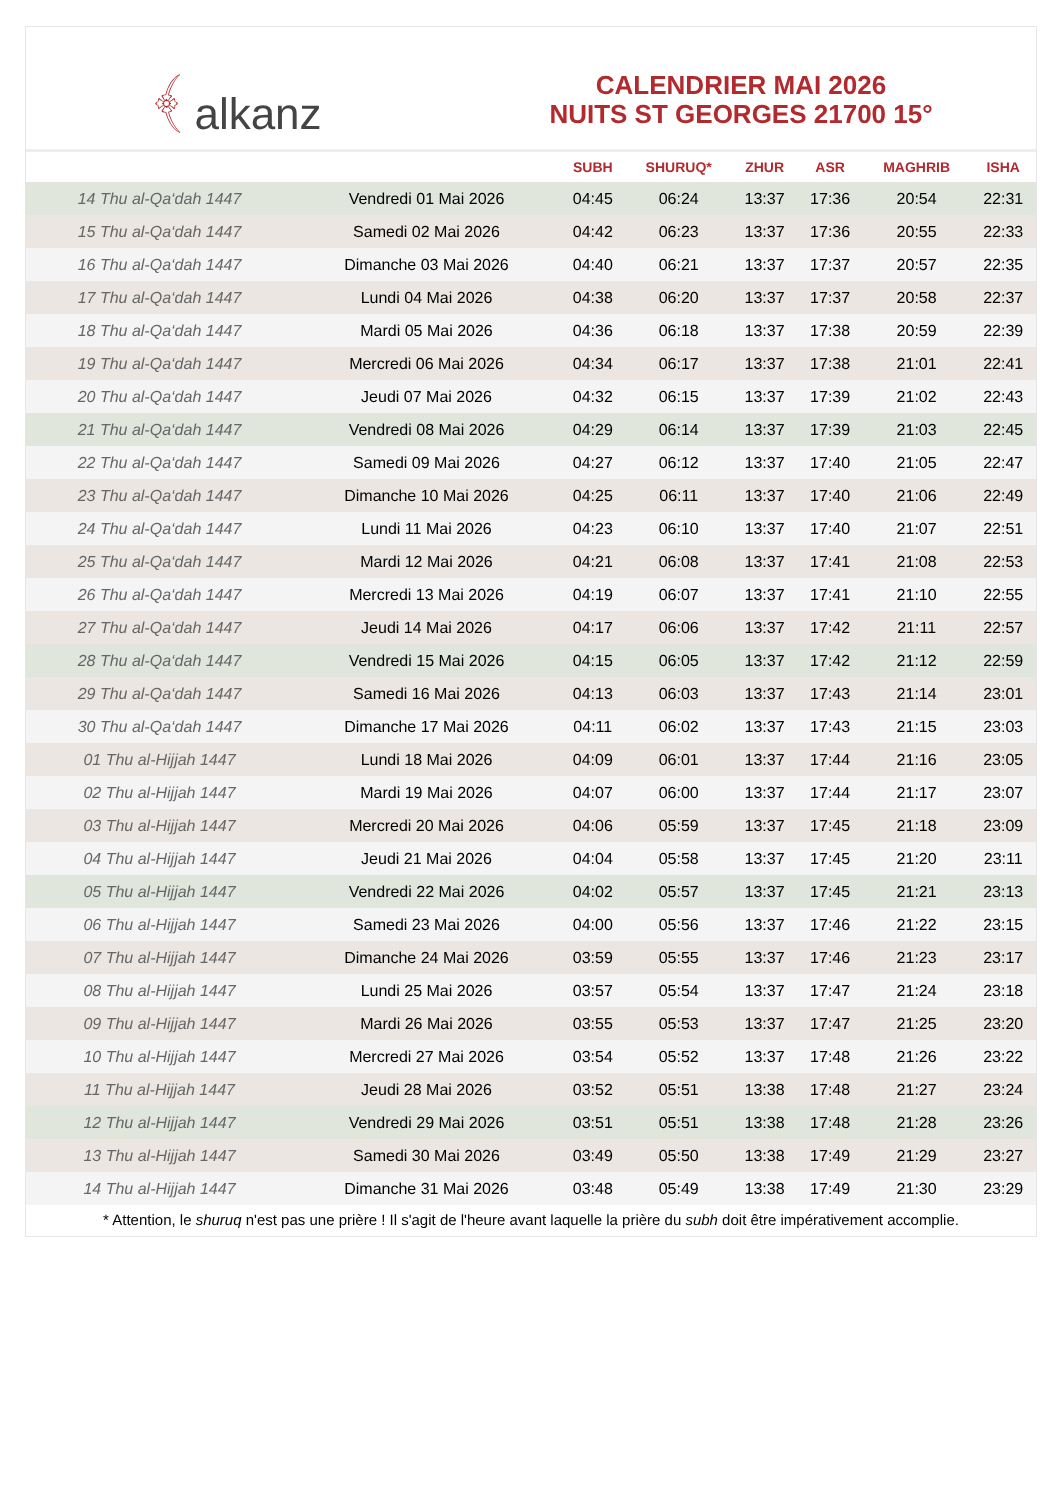﴾ alkanz
CALENDRIER MAI 2026
NUITS ST GEORGES 21700 15°
| | | SUBH | SHURUQ* | ZHUR | ASR | MAGHRIB | ISHA |
| --- | --- | --- | --- | --- | --- | --- | --- |
| 14 Thu al-Qa‘dah 1447 | Vendredi 01 Mai 2026 | 04:45 | 06:24 | 13:37 | 17:36 | 20:54 | 22:31 |
| 15 Thu al-Qa‘dah 1447 | Samedi 02 Mai 2026 | 04:42 | 06:23 | 13:37 | 17:36 | 20:55 | 22:33 |
| 16 Thu al-Qa‘dah 1447 | Dimanche 03 Mai 2026 | 04:40 | 06:21 | 13:37 | 17:37 | 20:57 | 22:35 |
| 17 Thu al-Qa‘dah 1447 | Lundi 04 Mai 2026 | 04:38 | 06:20 | 13:37 | 17:37 | 20:58 | 22:37 |
| 18 Thu al-Qa‘dah 1447 | Mardi 05 Mai 2026 | 04:36 | 06:18 | 13:37 | 17:38 | 20:59 | 22:39 |
| 19 Thu al-Qa‘dah 1447 | Mercredi 06 Mai 2026 | 04:34 | 06:17 | 13:37 | 17:38 | 21:01 | 22:41 |
| 20 Thu al-Qa‘dah 1447 | Jeudi 07 Mai 2026 | 04:32 | 06:15 | 13:37 | 17:39 | 21:02 | 22:43 |
| 21 Thu al-Qa‘dah 1447 | Vendredi 08 Mai 2026 | 04:29 | 06:14 | 13:37 | 17:39 | 21:03 | 22:45 |
| 22 Thu al-Qa‘dah 1447 | Samedi 09 Mai 2026 | 04:27 | 06:12 | 13:37 | 17:40 | 21:05 | 22:47 |
| 23 Thu al-Qa‘dah 1447 | Dimanche 10 Mai 2026 | 04:25 | 06:11 | 13:37 | 17:40 | 21:06 | 22:49 |
| 24 Thu al-Qa‘dah 1447 | Lundi 11 Mai 2026 | 04:23 | 06:10 | 13:37 | 17:40 | 21:07 | 22:51 |
| 25 Thu al-Qa‘dah 1447 | Mardi 12 Mai 2026 | 04:21 | 06:08 | 13:37 | 17:41 | 21:08 | 22:53 |
| 26 Thu al-Qa‘dah 1447 | Mercredi 13 Mai 2026 | 04:19 | 06:07 | 13:37 | 17:41 | 21:10 | 22:55 |
| 27 Thu al-Qa‘dah 1447 | Jeudi 14 Mai 2026 | 04:17 | 06:06 | 13:37 | 17:42 | 21:11 | 22:57 |
| 28 Thu al-Qa‘dah 1447 | Vendredi 15 Mai 2026 | 04:15 | 06:05 | 13:37 | 17:42 | 21:12 | 22:59 |
| 29 Thu al-Qa‘dah 1447 | Samedi 16 Mai 2026 | 04:13 | 06:03 | 13:37 | 17:43 | 21:14 | 23:01 |
| 30 Thu al-Qa‘dah 1447 | Dimanche 17 Mai 2026 | 04:11 | 06:02 | 13:37 | 17:43 | 21:15 | 23:03 |
| 01 Thu al-Hijjah 1447 | Lundi 18 Mai 2026 | 04:09 | 06:01 | 13:37 | 17:44 | 21:16 | 23:05 |
| 02 Thu al-Hijjah 1447 | Mardi 19 Mai 2026 | 04:07 | 06:00 | 13:37 | 17:44 | 21:17 | 23:07 |
| 03 Thu al-Hijjah 1447 | Mercredi 20 Mai 2026 | 04:06 | 05:59 | 13:37 | 17:45 | 21:18 | 23:09 |
| 04 Thu al-Hijjah 1447 | Jeudi 21 Mai 2026 | 04:04 | 05:58 | 13:37 | 17:45 | 21:20 | 23:11 |
| 05 Thu al-Hijjah 1447 | Vendredi 22 Mai 2026 | 04:02 | 05:57 | 13:37 | 17:45 | 21:21 | 23:13 |
| 06 Thu al-Hijjah 1447 | Samedi 23 Mai 2026 | 04:00 | 05:56 | 13:37 | 17:46 | 21:22 | 23:15 |
| 07 Thu al-Hijjah 1447 | Dimanche 24 Mai 2026 | 03:59 | 05:55 | 13:37 | 17:46 | 21:23 | 23:17 |
| 08 Thu al-Hijjah 1447 | Lundi 25 Mai 2026 | 03:57 | 05:54 | 13:37 | 17:47 | 21:24 | 23:18 |
| 09 Thu al-Hijjah 1447 | Mardi 26 Mai 2026 | 03:55 | 05:53 | 13:37 | 17:47 | 21:25 | 23:20 |
| 10 Thu al-Hijjah 1447 | Mercredi 27 Mai 2026 | 03:54 | 05:52 | 13:37 | 17:48 | 21:26 | 23:22 |
| 11 Thu al-Hijjah 1447 | Jeudi 28 Mai 2026 | 03:52 | 05:51 | 13:38 | 17:48 | 21:27 | 23:24 |
| 12 Thu al-Hijjah 1447 | Vendredi 29 Mai 2026 | 03:51 | 05:51 | 13:38 | 17:48 | 21:28 | 23:26 |
| 13 Thu al-Hijjah 1447 | Samedi 30 Mai 2026 | 03:49 | 05:50 | 13:38 | 17:49 | 21:29 | 23:27 |
| 14 Thu al-Hijjah 1447 | Dimanche 31 Mai 2026 | 03:48 | 05:49 | 13:38 | 17:49 | 21:30 | 23:29 |
* Attention, le shuruq n'est pas une prière ! Il s'agit de l'heure avant laquelle la prière du subh doit être impérativement accomplie.